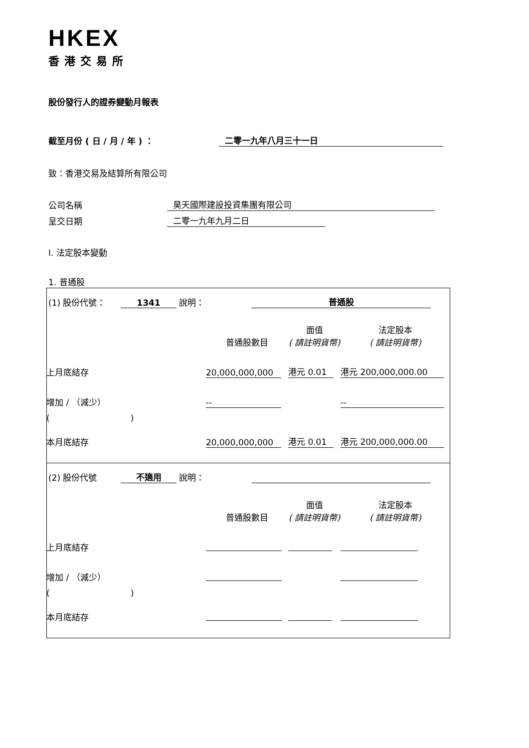HKEX
香港交易所
股份發行人的證券變動月報表
截至月份 ( 日 / 月 / 年 ) ： 二零一九年八月三十一日
致：香港交易及結算所有限公司
公司名稱 昊天國際建設投資集團有限公司
呈交日期 二零一九年九月二日
I. 法定股本變動
1. 普通股
(1) 股份代號： 1341 說明： 普通股
| | 普通股數目 | 面值 ( 請註明貨幣) | 法定股本 ( 請註明貨幣) |
| 上月底結存 | 20,000,000,000 | 港元 0.01 | 港元 200,000,000.00 |
| 增加 / （減少） | -- | | -- |
| ( ) | | | |
| 本月底結存 | 20,000,000,000 | 港元 0.01 | 港元 200,000,000.00 |
(2) 股份代號 不適用 說明：
| | 普通股數目 | 面值 ( 請註明貨幣) | 法定股本 ( 請註明貨幣) |
| 上月底結存 | | | |
| 增加 / （減少） | | | |
| ( ) | | | |
| 本月底結存 | | | |